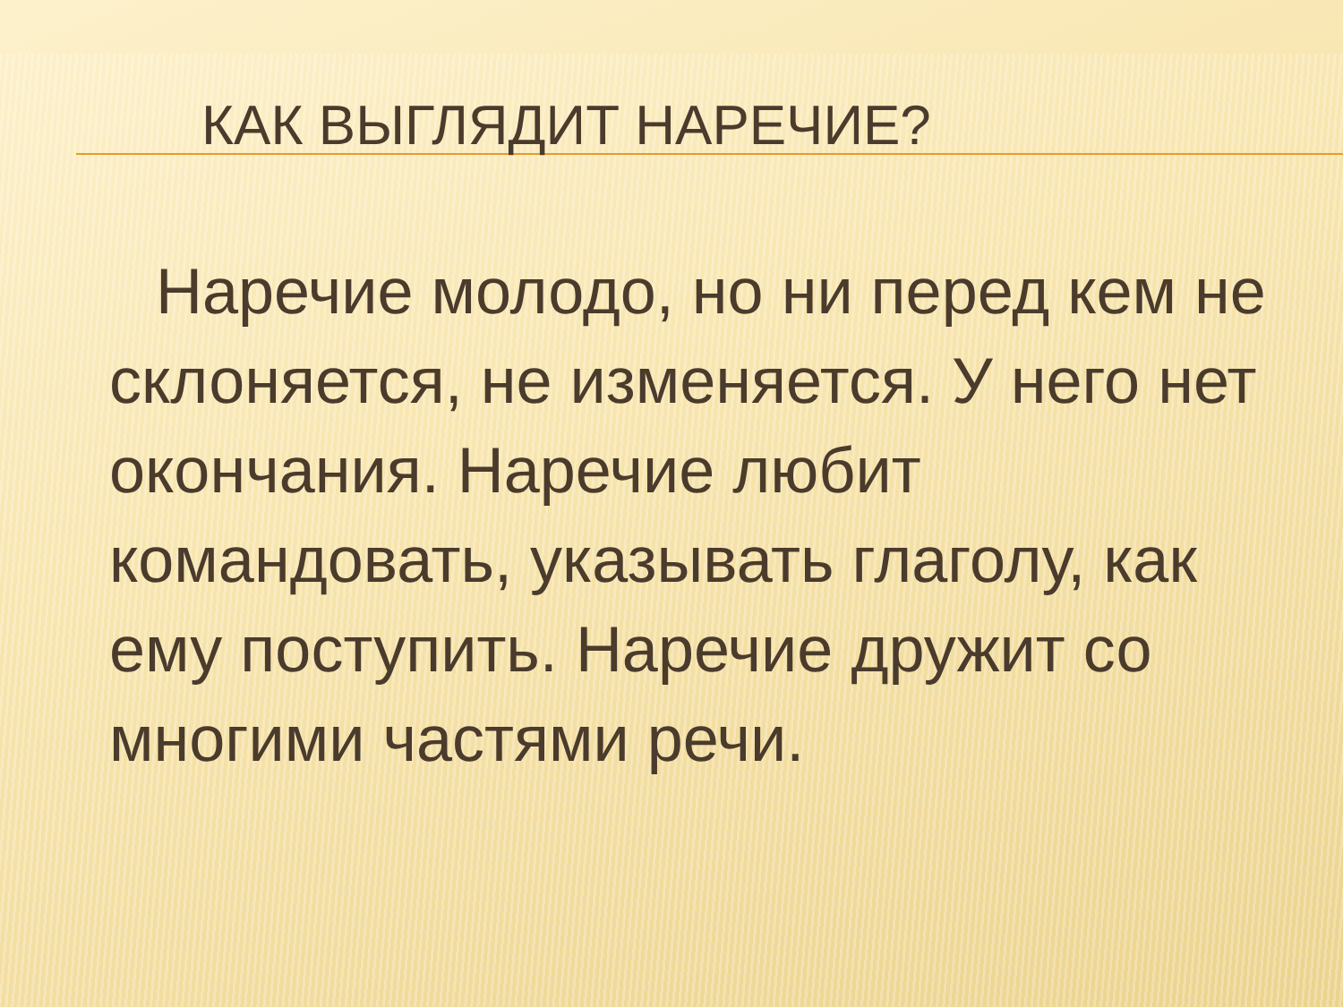КАК ВЫГЛЯДИТ НАРЕЧИЕ?
Наречие молодо, но ни перед кем не склоняется, не изменяется. У него нет окончания. Наречие любит командовать, указывать глаголу, как ему поступить. Наречие дружит со многими частями речи.